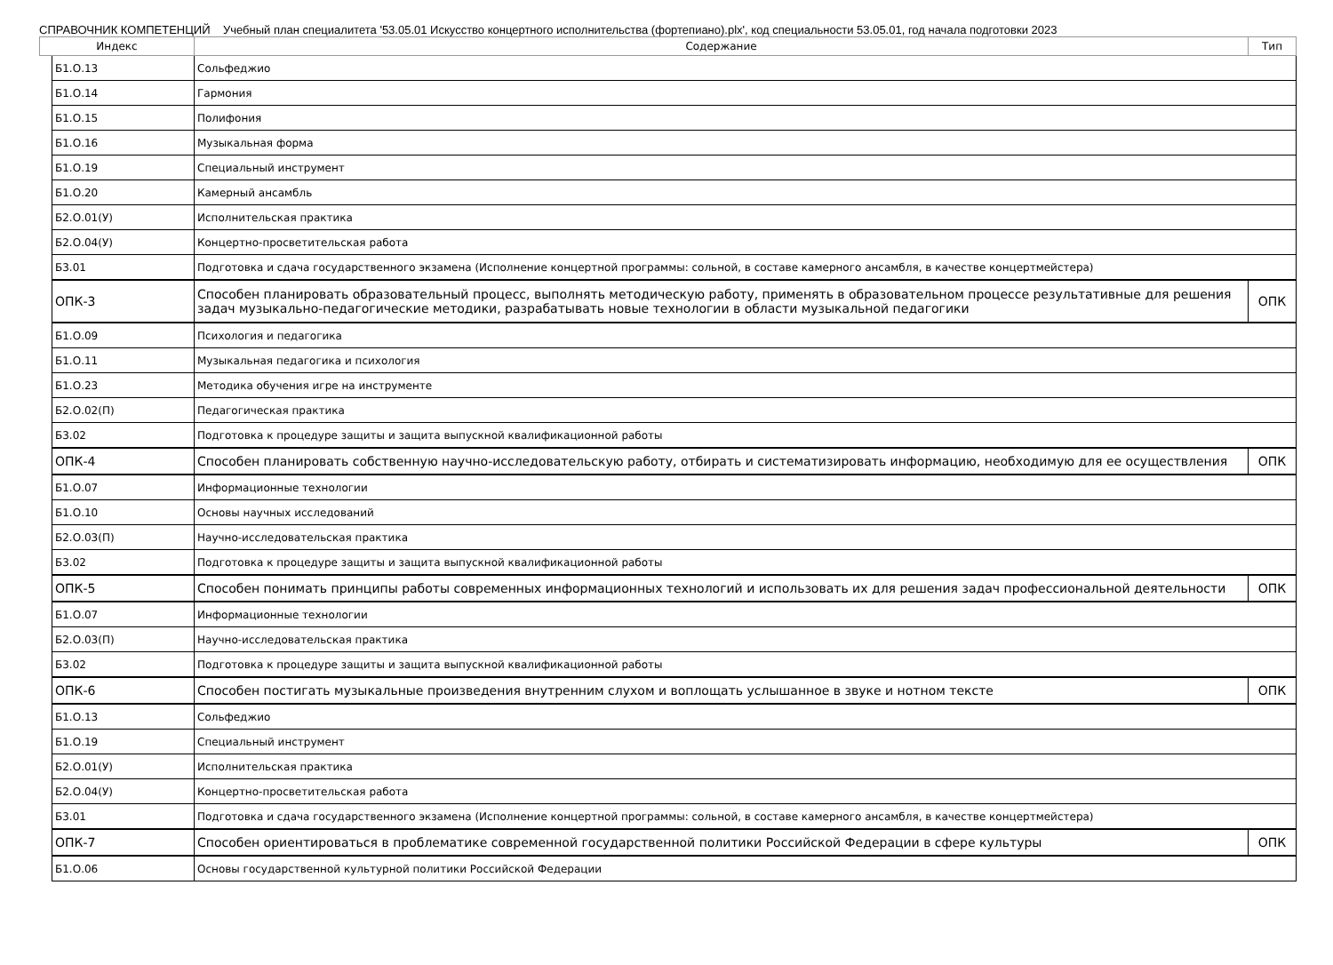СПРАВОЧНИК КОМПЕТЕНЦИЙ Учебный план специалитета '53.05.01 Искусство концертного исполнительства (фортепиано).plx', код специальности 53.05.01, год начала подготовки 2023
| Индекс | | Содержание | Тип |
| --- | --- | --- | --- |
| | Б1.О.13 | Сольфеджио | |
| | Б1.О.14 | Гармония | |
| | Б1.О.15 | Полифония | |
| | Б1.О.16 | Музыкальная форма | |
| | Б1.О.19 | Специальный инструмент | |
| | Б1.О.20 | Камерный ансамбль | |
| | Б2.О.01(У) | Исполнительская практика | |
| | Б2.О.04(У) | Концертно-просветительская работа | |
| | Б3.01 | Подготовка и сдача государственного экзамена (Исполнение концертной программы: сольной, в составе камерного ансамбля, в качестве концертмейстера) | |
| | ОПК-3 | Способен планировать образовательный процесс, выполнять методическую работу, применять в образовательном процессе результативные для решения задач музыкально-педагогические методики, разрабатывать новые технологии в области музыкальной педагогики | ОПК |
| | Б1.О.09 | Психология и педагогика | |
| | Б1.О.11 | Музыкальная педагогика и психология | |
| | Б1.О.23 | Методика обучения игре на инструменте | |
| | Б2.О.02(П) | Педагогическая практика | |
| | Б3.02 | Подготовка к процедуре защиты и защита выпускной квалификационной работы | |
| | ОПК-4 | Способен планировать собственную научно-исследовательскую работу, отбирать и систематизировать информацию, необходимую для ее осуществления | ОПК |
| | Б1.О.07 | Информационные технологии | |
| | Б1.О.10 | Основы научных исследований | |
| | Б2.О.03(П) | Научно-исследовательская практика | |
| | Б3.02 | Подготовка к процедуре защиты и защита выпускной квалификационной работы | |
| | ОПК-5 | Способен понимать принципы работы современных информационных технологий и использовать их для решения задач профессиональной деятельности | ОПК |
| | Б1.О.07 | Информационные технологии | |
| | Б2.О.03(П) | Научно-исследовательская практика | |
| | Б3.02 | Подготовка к процедуре защиты и защита выпускной квалификационной работы | |
| | ОПК-6 | Способен постигать музыкальные произведения внутренним слухом и воплощать услышанное в звуке и нотном тексте | ОПК |
| | Б1.О.13 | Сольфеджио | |
| | Б1.О.19 | Специальный инструмент | |
| | Б2.О.01(У) | Исполнительская практика | |
| | Б2.О.04(У) | Концертно-просветительская работа | |
| | Б3.01 | Подготовка и сдача государственного экзамена (Исполнение концертной программы: сольной, в составе камерного ансамбля, в качестве концертмейстера) | |
| | ОПК-7 | Способен ориентироваться в проблематике современной государственной политики Российской Федерации в сфере культуры | ОПК |
| | Б1.О.06 | Основы государственной культурной политики Российской Федерации | |